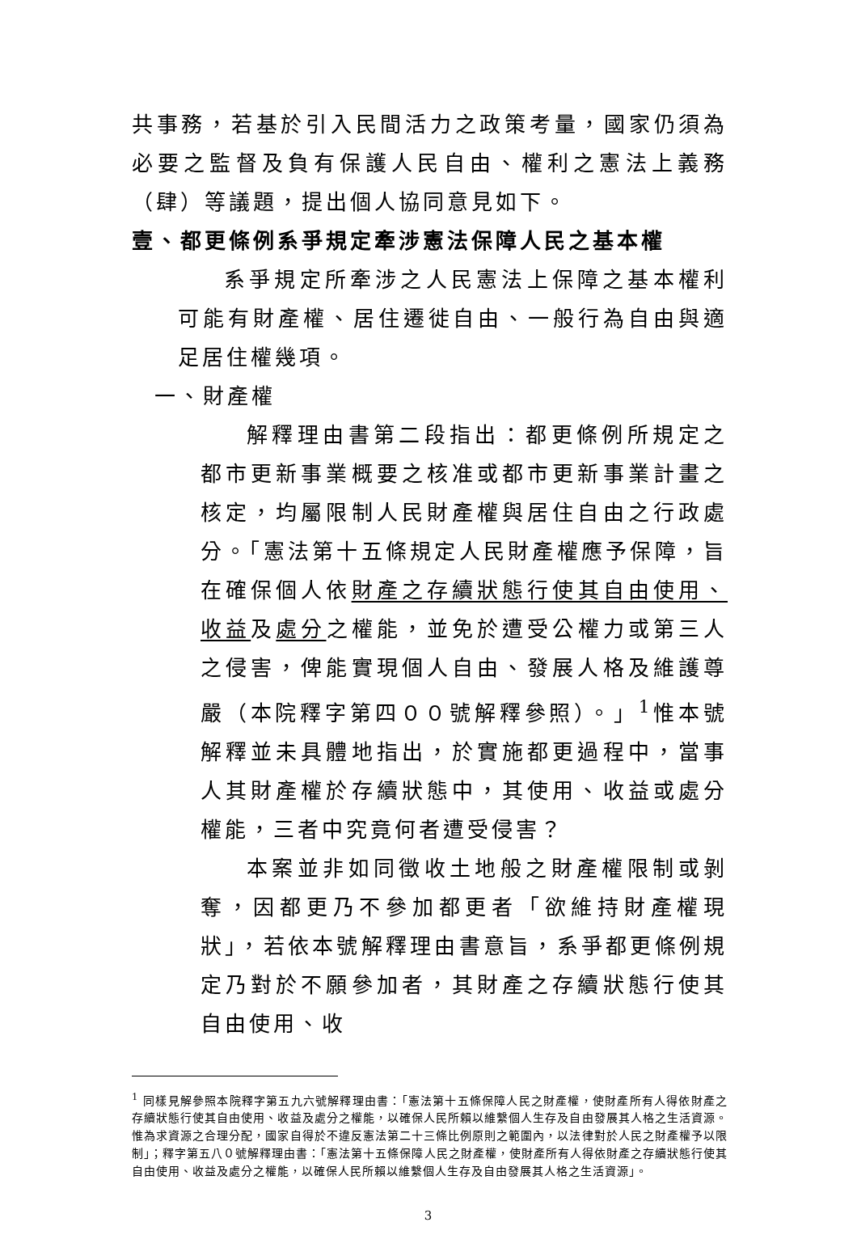共事務，若基於引入民間活力之政策考量，國家仍須為必要之監督及負有保護人民自由、權利之憲法上義務（肆）等議題，提出個人協同意見如下。
壹、都更條例系爭規定牽涉憲法保障人民之基本權
系爭規定所牽涉之人民憲法上保障之基本權利可能有財產權、居住遷徙自由、一般行為自由與適足居住權幾項。
一、財產權
解釋理由書第二段指出：都更條例所規定之都市更新事業概要之核准或都市更新事業計畫之核定，均屬限制人民財產權與居住自由之行政處分。「憲法第十五條規定人民財產權應予保障，旨在確保個人依財產之存續狀態行使其自由使用、收益及處分之權能，並免於遭受公權力或第三人之侵害，俾能實現個人自由、發展人格及維護尊嚴（本院釋字第四００號解釋參照）。」<sup>1</sup>惟本號解釋並未具體地指出，於實施都更過程中，當事人其財產權於存續狀態中，其使用、收益或處分權能，三者中究竟何者遭受侵害？
本案並非如同徵收土地般之財產權限制或剝奪，因都更乃不參加都更者「欲維持財產權現狀」，若依本號解釋理由書意旨，系爭都更條例規定乃對於不願參加者，其財產之存續狀態行使其自由使用、收
<sup>1</sup> 同樣見解參照本院釋字第五九六號解釋理由書：「憲法第十五條保障人民之財產權，使財產所有人得依財產之存續狀態行使其自由使用、收益及處分之權能，以確保人民所賴以維繫個人生存及自由發展其人格之生活資源。惟為求資源之合理分配，國家自得於不違反憲法第二十三條比例原則之範圍內，以法律對於人民之財產權予以限制」；釋字第五八０號解釋理由書：「憲法第十五條保障人民之財產權，使財產所有人得依財產之存續狀態行使其自由使用、收益及處分之權能，以確保人民所賴以維繫個人生存及自由發展其人格之生活資源」。
3